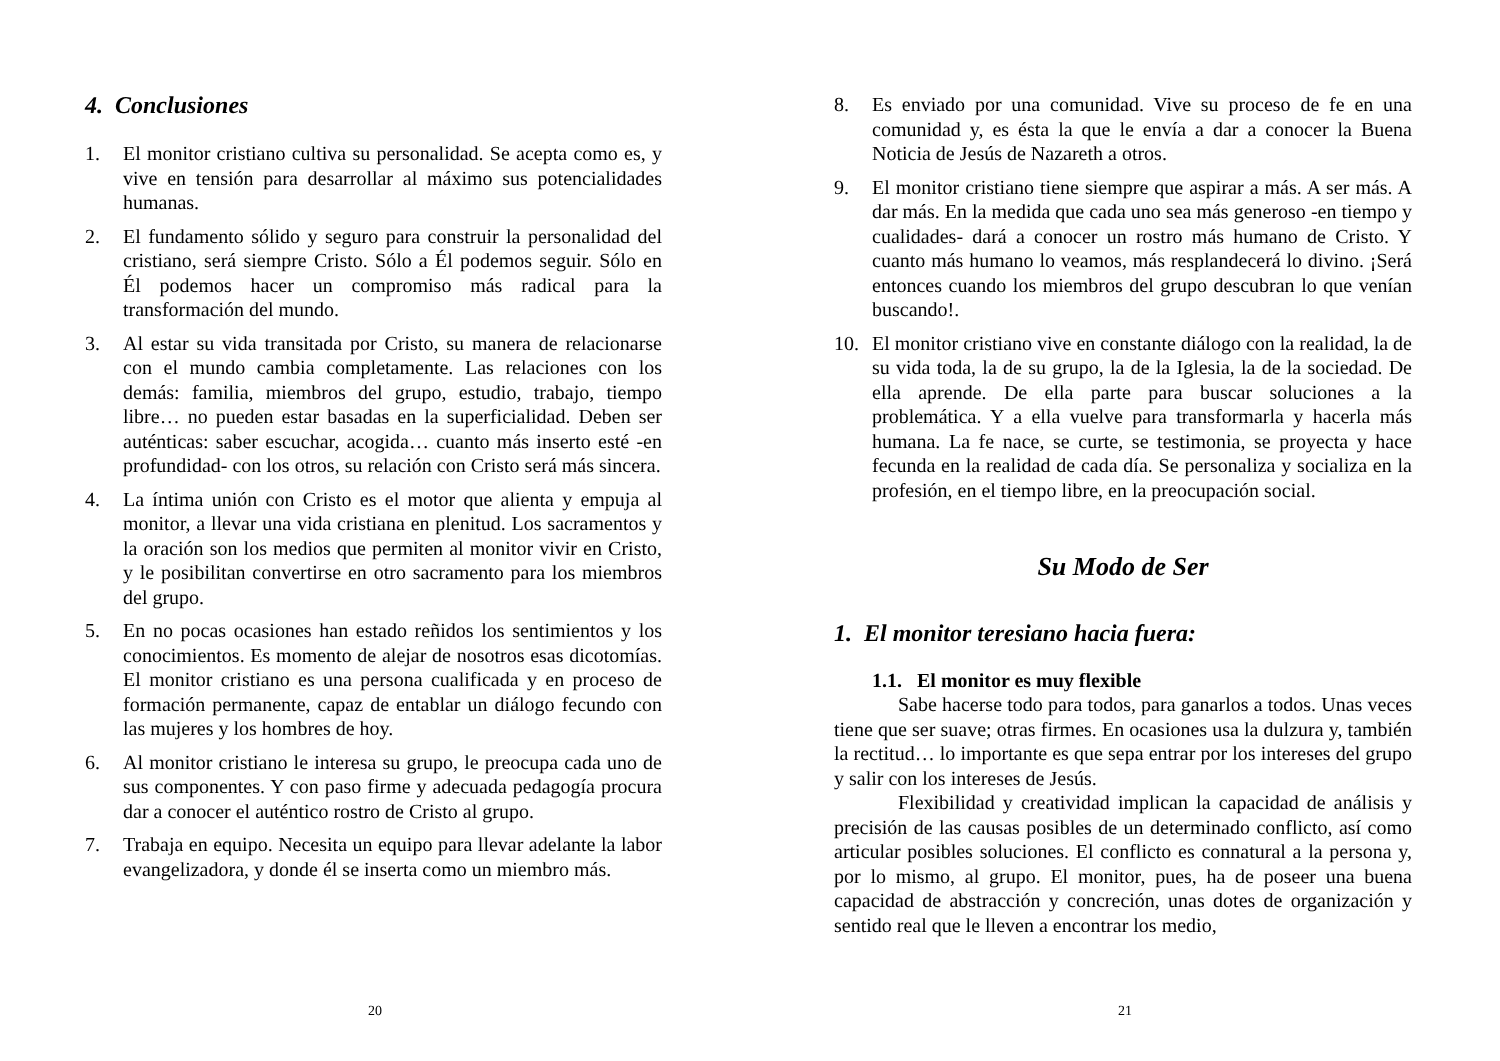4. Conclusiones
1. El monitor cristiano cultiva su personalidad. Se acepta como es, y vive en tensión para desarrollar al máximo sus potencialidades humanas.
2. El fundamento sólido y seguro para construir la personalidad del cristiano, será siempre Cristo. Sólo a Él podemos seguir. Sólo en Él podemos hacer un compromiso más radical para la transformación del mundo.
3. Al estar su vida transitada por Cristo, su manera de relacionarse con el mundo cambia completamente. Las relaciones con los demás: familia, miembros del grupo, estudio, trabajo, tiempo libre… no pueden estar basadas en la superficialidad. Deben ser auténticas: saber escuchar, acogida… cuanto más inserto esté -en profundidad- con los otros, su relación con Cristo será más sincera.
4. La íntima unión con Cristo es el motor que alienta y empuja al monitor, a llevar una vida cristiana en plenitud. Los sacramentos y la oración son los medios que permiten al monitor vivir en Cristo, y le posibilitan convertirse en otro sacramento para los miembros del grupo.
5. En no pocas ocasiones han estado reñidos los sentimientos y los conocimientos. Es momento de alejar de nosotros esas dicotomías. El monitor cristiano es una persona cualificada y en proceso de formación permanente, capaz de entablar un diálogo fecundo con las mujeres y los hombres de hoy.
6. Al monitor cristiano le interesa su grupo, le preocupa cada uno de sus componentes. Y con paso firme y adecuada pedagogía procura dar a conocer el auténtico rostro de Cristo al grupo.
7. Trabaja en equipo. Necesita un equipo para llevar adelante la labor evangelizadora, y donde él se inserta como un miembro más.
20
8. Es enviado por una comunidad. Vive su proceso de fe en una comunidad y, es ésta la que le envía a dar a conocer la Buena Noticia de Jesús de Nazareth a otros.
9. El monitor cristiano tiene siempre que aspirar a más. A ser más. A dar más. En la medida que cada uno sea más generoso -en tiempo y cualidades- dará a conocer un rostro más humano de Cristo. Y cuanto más humano lo veamos, más resplandecerá lo divino. ¡Será entonces cuando los miembros del grupo descubran lo que venían buscando!.
10. El monitor cristiano vive en constante diálogo con la realidad, la de su vida toda, la de su grupo, la de la Iglesia, la de la sociedad. De ella aprende. De ella parte para buscar soluciones a la problemática. Y a ella vuelve para transformarla y hacerla más humana. La fe nace, se curte, se testimonia, se proyecta y hace fecunda en la realidad de cada día. Se personaliza y socializa en la profesión, en el tiempo libre, en la preocupación social.
Su Modo de Ser
1. El monitor teresiano hacia fuera:
1.1. El monitor es muy flexible
Sabe hacerse todo para todos, para ganarlos a todos. Unas veces tiene que ser suave; otras firmes. En ocasiones usa la dulzura y, también la rectitud… lo importante es que sepa entrar por los intereses del grupo y salir con los intereses de Jesús.
Flexibilidad y creatividad implican la capacidad de análisis y precisión de las causas posibles de un determinado conflicto, así como articular posibles soluciones. El conflicto es connatural a la persona y, por lo mismo, al grupo. El monitor, pues, ha de poseer una buena capacidad de abstracción y concreción, unas dotes de organización y sentido real que le lleven a encontrar los medio,
21